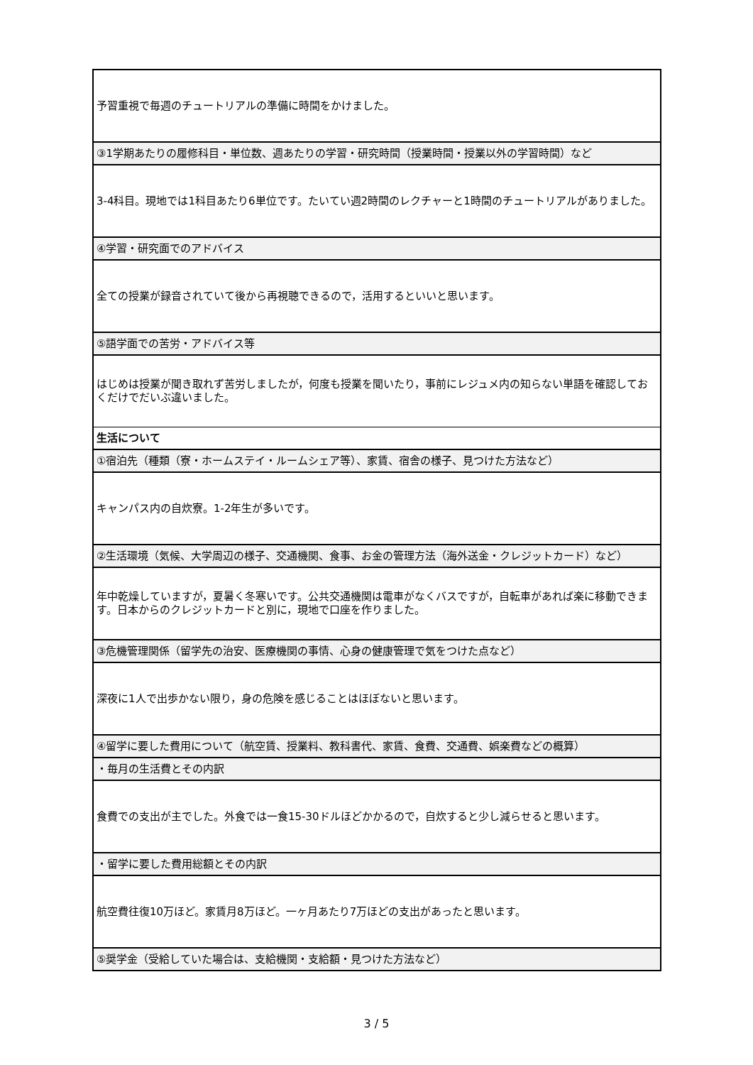| 予習重視で毎週のチュートリアルの準備に時間をかけました。 |
| ③1学期あたりの履修科目・単位数、週あたりの学習・研究時間（授業時間・授業以外の学習時間）など |
| 3-4科目。現地では1科目あたり6単位です。たいてい週2時間のレクチャーと1時間のチュートリアルがありました。 |
| ④学習・研究面でのアドバイス |
| 全ての授業が録音されていて後から再視聴できるので，活用するといいと思います。 |
| ⑤語学面での苦労・アドバイス等 |
| はじめは授業が聞き取れず苦労しましたが，何度も授業を聞いたり，事前にレジュメ内の知らない単語を確認しておくだけでだいぶ違いました。 |
| 生活について |
| ①宿泊先（種類（寮・ホームステイ・ルームシェア等）、家賃、宿舎の様子、見つけた方法など） |
| キャンパス内の自炊寮。1-2年生が多いです。 |
| ②生活環境（気候、大学周辺の様子、交通機関、食事、お金の管理方法（海外送金・クレジットカード）など） |
| 年中乾燥していますが，夏暑く冬寒いです。公共交通機関は電車がなくバスですが，自転車があれば楽に移動できます。日本からのクレジットカードと別に，現地で口座を作りました。 |
| ③危機管理関係（留学先の治安、医療機関の事情、心身の健康管理で気をつけた点など） |
| 深夜に1人で出歩かない限り，身の危険を感じることはほぼないと思います。 |
| ④留学に要した費用について（航空賃、授業料、教科書代、家賃、食費、交通費、娯楽費などの概算） |
| ・毎月の生活費とその内訳 |
| 食費での支出が主でした。外食では一食15-30ドルほどかかるので，自炊すると少し減らせると思います。 |
| ・留学に要した費用総額とその内訳 |
| 航空費往復10万ほど。家賃月8万ほど。一ヶ月あたり7万ほどの支出があったと思います。 |
| ⑤奨学金（受給していた場合は、支給機関・支給額・見つけた方法など） |
3 / 5